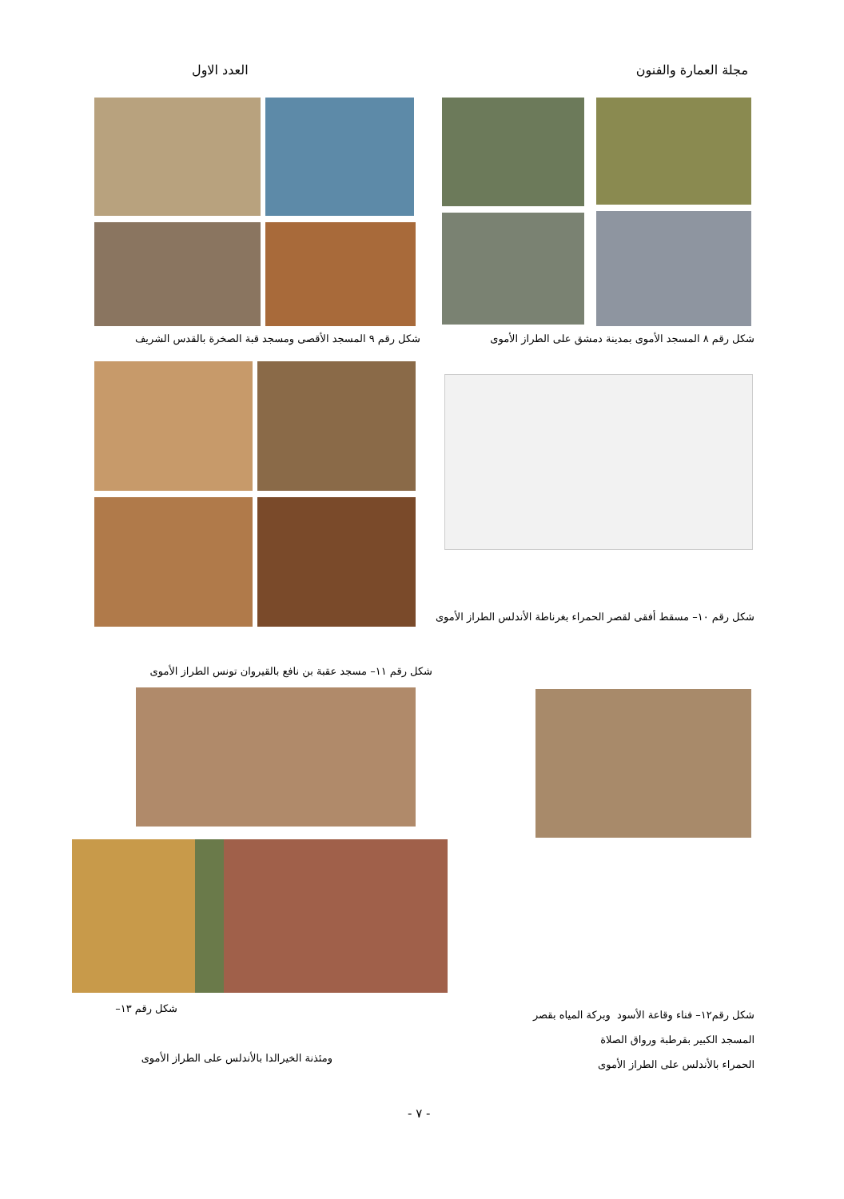مجلة العمارة والفنون العدد الاول
شكل رقم ٨ المسجد الأموى بمدينة دمشق على الطراز الأموى شكل رقم ٩ المسجد الأقصى ومسجد قبة الصخرة بالقدس الشريف
شكل رقم ١٠– مسقط أفقى لقصر الحمراء بغرناطة الأندلس الطراز الأموى
شكل رقم ١١– مسجد عقبة بن نافع بالقيروان تونس الطراز الأموى
شكل رقم١٢– فناء وقاعة الأسود وبركة المياه بقصر
المسجد الكبير بقرطبة ورواق الصلاة
الحمراء بالأندلس على الطراز الأموى
شكل رقم ١٣–
ومئذنة الخيرالدا بالأندلس على الطراز الأموى
- ٧ -